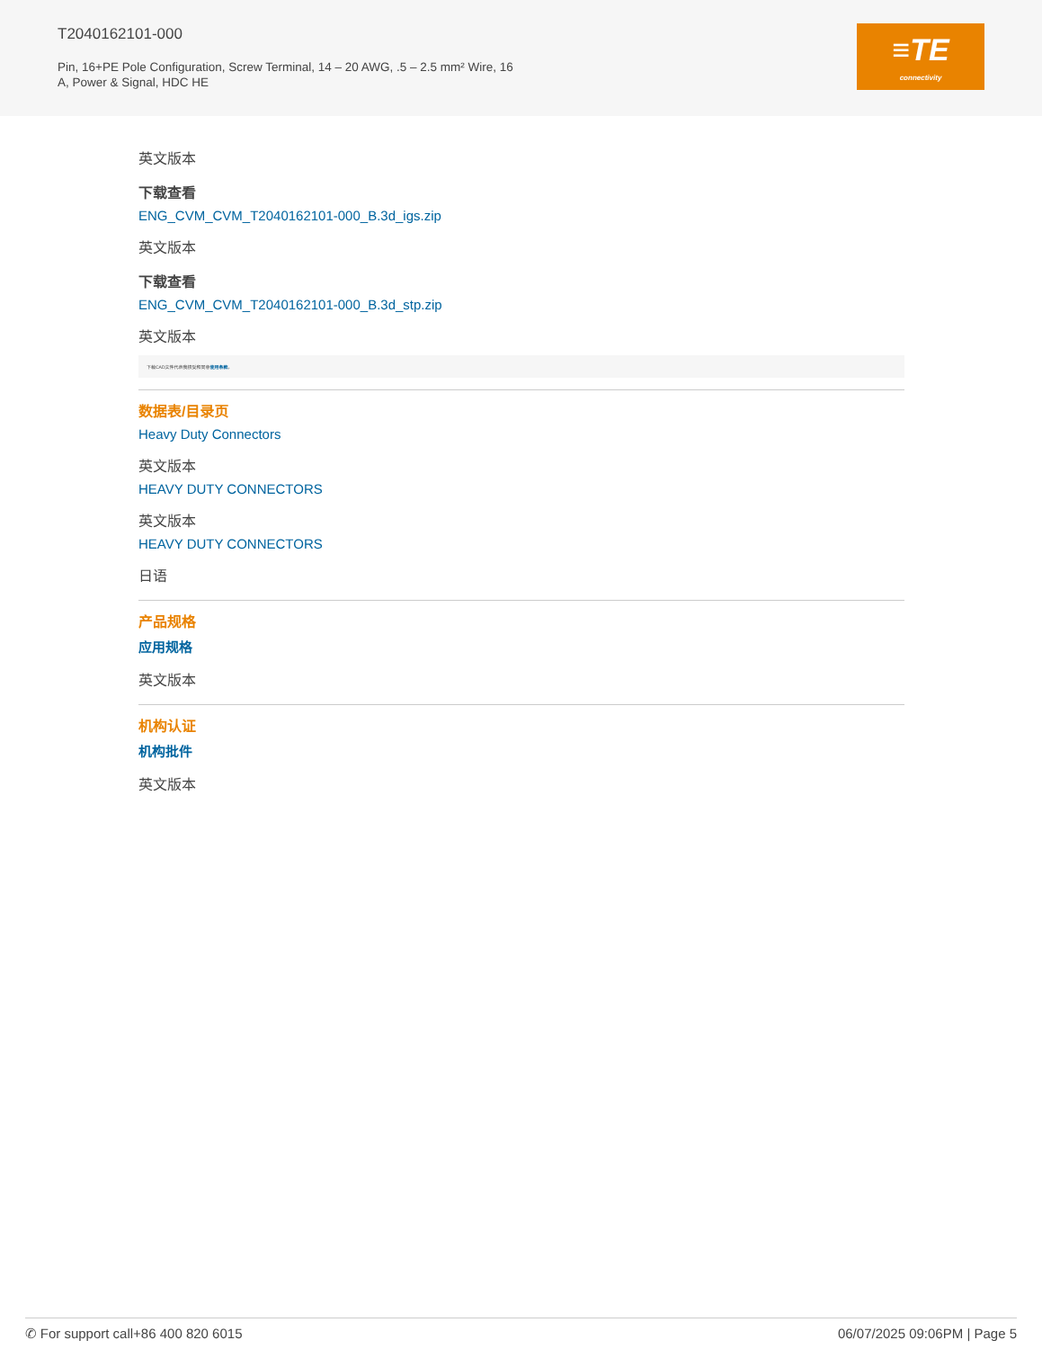T2040162101-000
Pin, 16+PE Pole Configuration, Screw Terminal, 14 – 20 AWG, .5 – 2.5 mm² Wire, 16 A, Power & Signal, HDC HE
≡TE
connectivity
英文版本
下载查看
ENG_CVM_CVM_T2040162101-000_B.3d_igs.zip
英文版本
下载查看
ENG_CVM_CVM_T2040162101-000_B.3d_stp.zip
英文版本
下载CAD文件代表我接受和同意使用条款。
数据表/目录页
Heavy Duty Connectors
英文版本
HEAVY DUTY CONNECTORS
英文版本
HEAVY DUTY CONNECTORS
日语
产品规格
应用规格
英文版本
机构认证
机构批件
英文版本
✆ For support call+86 400 820 6015 06/07/2025 09:06PM | Page 5